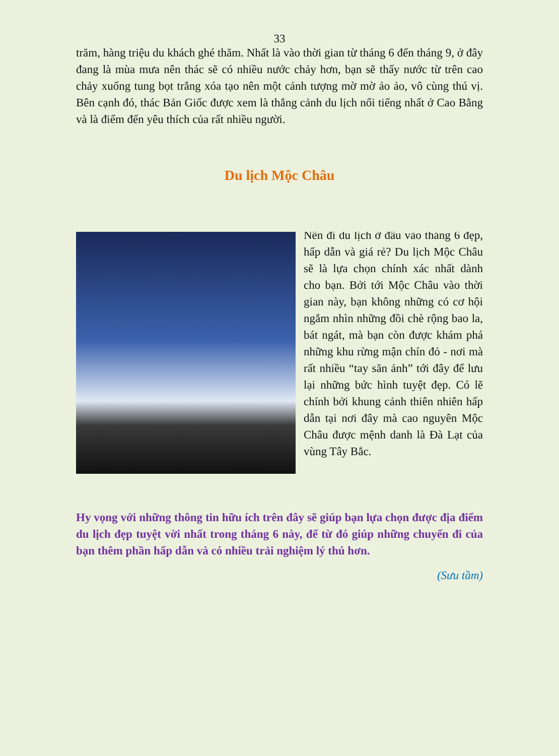33
trăm, hàng triệu du khách ghé thăm. Nhất là vào thời gian từ tháng 6 đến tháng 9, ở đây đang là mùa mưa nên thác sẽ có nhiều nước chảy hơn, bạn sẽ thấy nước từ trên cao chảy xuống tung bọt trắng xóa tạo nên một cảnh tượng mờ mờ ảo ảo, vô cùng thú vị. Bên cạnh đó, thác Bản Giốc được xem là thắng cảnh du lịch nổi tiếng nhất ở Cao Bằng và là điểm đến yêu thích của rất nhiều người.
Du lịch Mộc Châu
Nên đi du lịch ở đâu vào tháng 6 đẹp, hấp dẫn và giá rẻ? Du lịch Mộc Châu sẽ là lựa chọn chính xác nhất dành cho bạn. Bởi tới Mộc Châu vào thời gian này, bạn không những có cơ hội ngắm nhìn những đồi chè rộng bao la, bát ngát, mà bạn còn được khám phá những khu rừng mận chín đỏ - nơi mà rất nhiều “tay săn ảnh” tới đây để lưu lại những bức hình tuyệt đẹp. Có lẽ chính bởi khung cảnh thiên nhiên hấp dẫn tại nơi đây mà cao nguyên Mộc Châu được mệnh danh là Đà Lạt của vùng Tây Bắc.
Hy vọng với những thông tin hữu ích trên đây sẽ giúp bạn lựa chọn được địa điểm du lịch đẹp tuyệt vời nhất trong tháng 6 này, để từ đó giúp những chuyến đi của bạn thêm phần hấp dẫn và có nhiều trải nghiệm lý thú hơn.
(Sưu tầm)